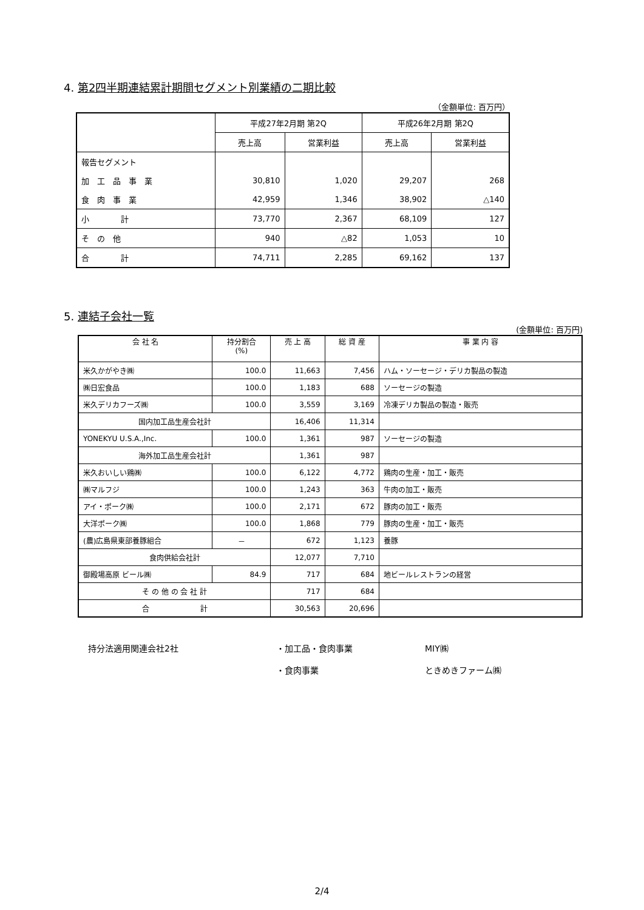4. 第2四半期連結累計期間セグメント別業績の二期比較
（金額単位: 百万円）
| | 平成27年2月期 第2Q | | 平成26年2月期 第2Q | |
| --- | --- | --- | --- | --- |
| | 売上高 | 営業利益 | 売上高 | 営業利益 |
| 報告セグメント | | | | |
| 加 工 品 事 業 | 30,810 | 1,020 | 29,207 | 268 |
| 食 肉 事 業 | 42,959 | 1,346 | 38,902 | △140 |
| 小 計 | 73,770 | 2,367 | 68,109 | 127 |
| そ の 他 | 940 | △82 | 1,053 | 10 |
| 合 計 | 74,711 | 2,285 | 69,162 | 137 |
5. 連結子会社一覧
(金額単位: 百万円)
| 会 社 名 | 持分割合 (%) | 売 上 高 | 総 資 産 | 事 業 内 容 |
| --- | --- | --- | --- | --- |
| 米久かがやき㈱ | 100.0 | 11,663 | 7,456 | ハム・ソーセージ・デリカ製品の製造 |
| ㈱日宏食品 | 100.0 | 1,183 | 688 | ソーセージの製造 |
| 米久デリカフーズ㈱ | 100.0 | 3,559 | 3,169 | 冷凍デリカ製品の製造・販売 |
| 国内加工品生産会社計 | | 16,406 | 11,314 | |
| YONEKYU U.S.A.,Inc. | 100.0 | 1,361 | 987 | ソーセージの製造 |
| 海外加工品生産会社計 | | 1,361 | 987 | |
| 米久おいしい鶏㈱ | 100.0 | 6,122 | 4,772 | 鶏肉の生産・加工・販売 |
| ㈱マルフジ | 100.0 | 1,243 | 363 | 牛肉の加工・販売 |
| アイ・ポーク㈱ | 100.0 | 2,171 | 672 | 豚肉の加工・販売 |
| 大洋ポーク㈱ | 100.0 | 1,868 | 779 | 豚肉の生産・加工・販売 |
| (農)広島県東部養豚組合 | － | 672 | 1,123 | 養豚 |
| 食肉供給会社計 | | 12,077 | 7,710 | |
| 御殿場高原 ビール㈱ | 84.9 | 717 | 684 | 地ビールレストランの経営 |
| そ の 他 の 会 社 計 | | 717 | 684 | |
| 合 計 | | 30,563 | 20,696 | |
持分法適用関連会社2社 ・加工品・食肉事業 MIY㈱
・食肉事業 ときめきファーム㈱
2/4